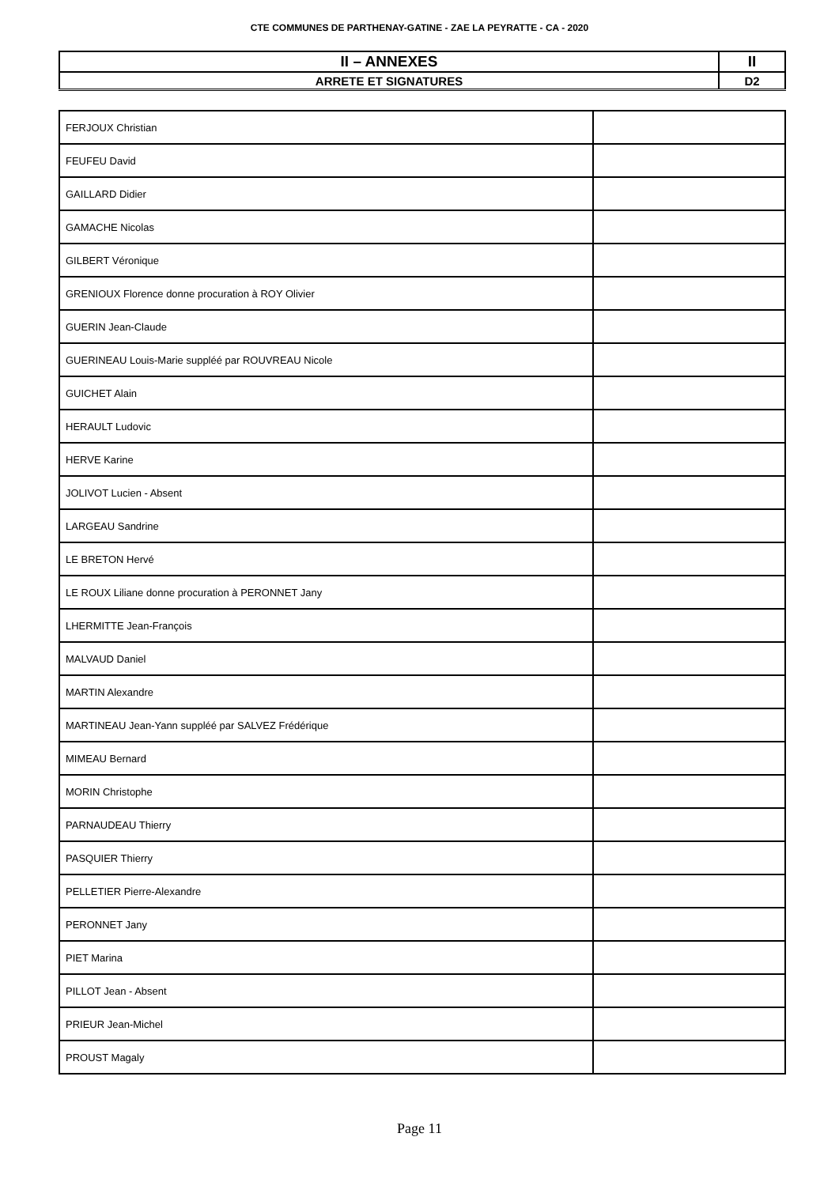CTE COMMUNES DE PARTHENAY-GATINE - ZAE LA PEYRATTE - CA - 2020
| II – ANNEXES | II |
| ARRETE ET SIGNATURES | D2 |
| FERJOUX Christian | |
| FEUFEU David | |
| GAILLARD Didier | |
| GAMACHE Nicolas | |
| GILBERT Véronique | |
| GRENIOUX Florence donne procuration à ROY Olivier | |
| GUERIN Jean-Claude | |
| GUERINEAU Louis-Marie suppléé par ROUVREAU Nicole | |
| GUICHET Alain | |
| HERAULT Ludovic | |
| HERVE Karine | |
| JOLIVOT Lucien - Absent | |
| LARGEAU Sandrine | |
| LE BRETON Hervé | |
| LE ROUX Liliane donne procuration à PERONNET Jany | |
| LHERMITTE Jean-François | |
| MALVAUD Daniel | |
| MARTIN Alexandre | |
| MARTINEAU Jean-Yann suppléé par SALVEZ Frédérique | |
| MIMEAU Bernard | |
| MORIN Christophe | |
| PARNAUDEAU Thierry | |
| PASQUIER Thierry | |
| PELLETIER Pierre-Alexandre | |
| PERONNET Jany | |
| PIET Marina | |
| PILLOT Jean - Absent | |
| PRIEUR Jean-Michel | |
| PROUST Magaly | |
Page 11